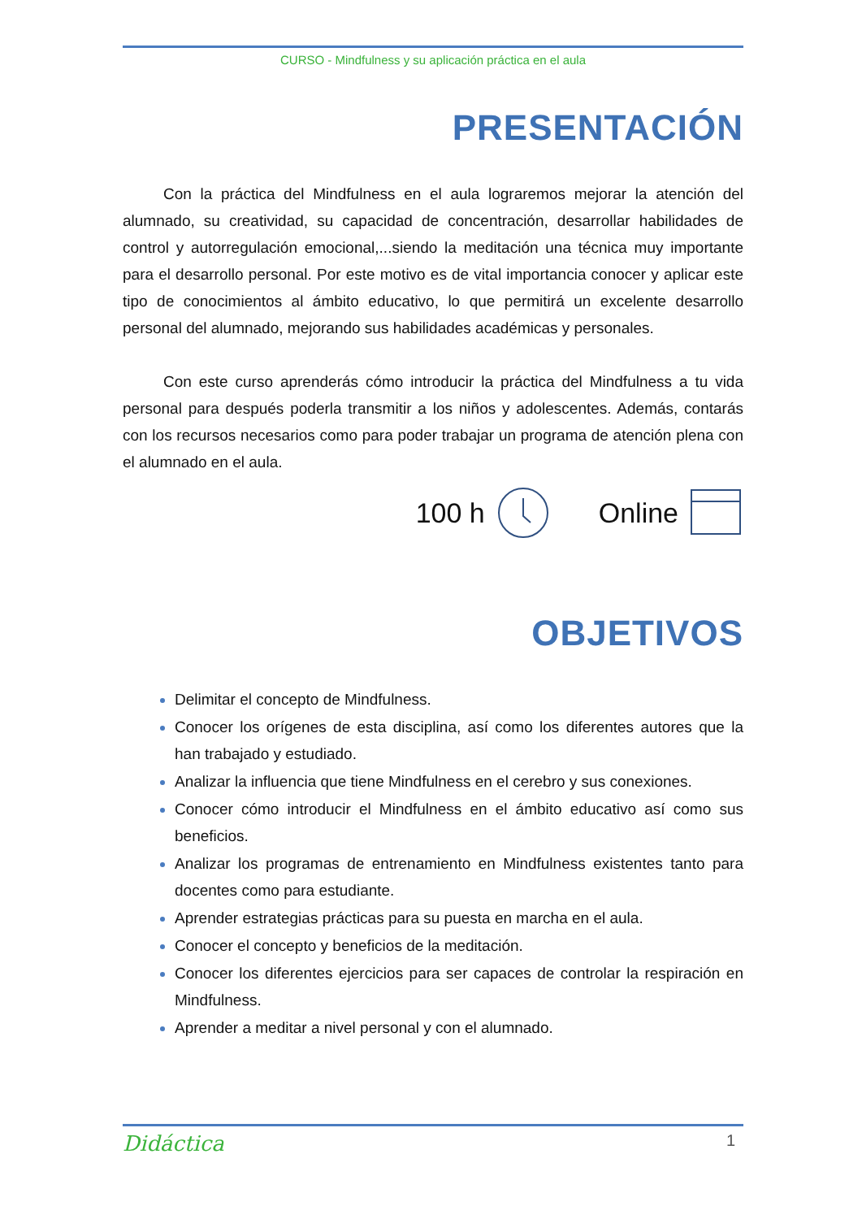CURSO - Mindfulness y su aplicación práctica en el aula
PRESENTACIÓN
Con la práctica del Mindfulness en el aula lograremos mejorar la atención del alumnado, su creatividad, su capacidad de concentración, desarrollar habilidades de control y autorregulación emocional,...siendo la meditación una técnica muy importante para el desarrollo personal. Por este motivo es de vital importancia conocer y aplicar este tipo de conocimientos al ámbito educativo, lo que permitirá un excelente desarrollo personal del alumnado, mejorando sus habilidades académicas y personales.
Con este curso aprenderás cómo introducir la práctica del Mindfulness a tu vida personal para después poderla transmitir a los niños y adolescentes. Además, contarás con los recursos necesarios como para poder trabajar un programa de atención plena con el alumnado en el aula.
100 h Online
OBJETIVOS
Delimitar el concepto de Mindfulness.
Conocer los orígenes de esta disciplina, así como los diferentes autores que la han trabajado y estudiado.
Analizar la influencia que tiene Mindfulness en el cerebro y sus conexiones.
Conocer cómo introducir el Mindfulness en el ámbito educativo así como sus beneficios.
Analizar los programas de entrenamiento en Mindfulness existentes tanto para docentes como para estudiante.
Aprender estrategias prácticas para su puesta en marcha en el aula.
Conocer el concepto y beneficios de la meditación.
Conocer los diferentes ejercicios para ser capaces de controlar la respiración en Mindfulness.
Aprender a meditar a nivel personal y con el alumnado.
Didáctica 1